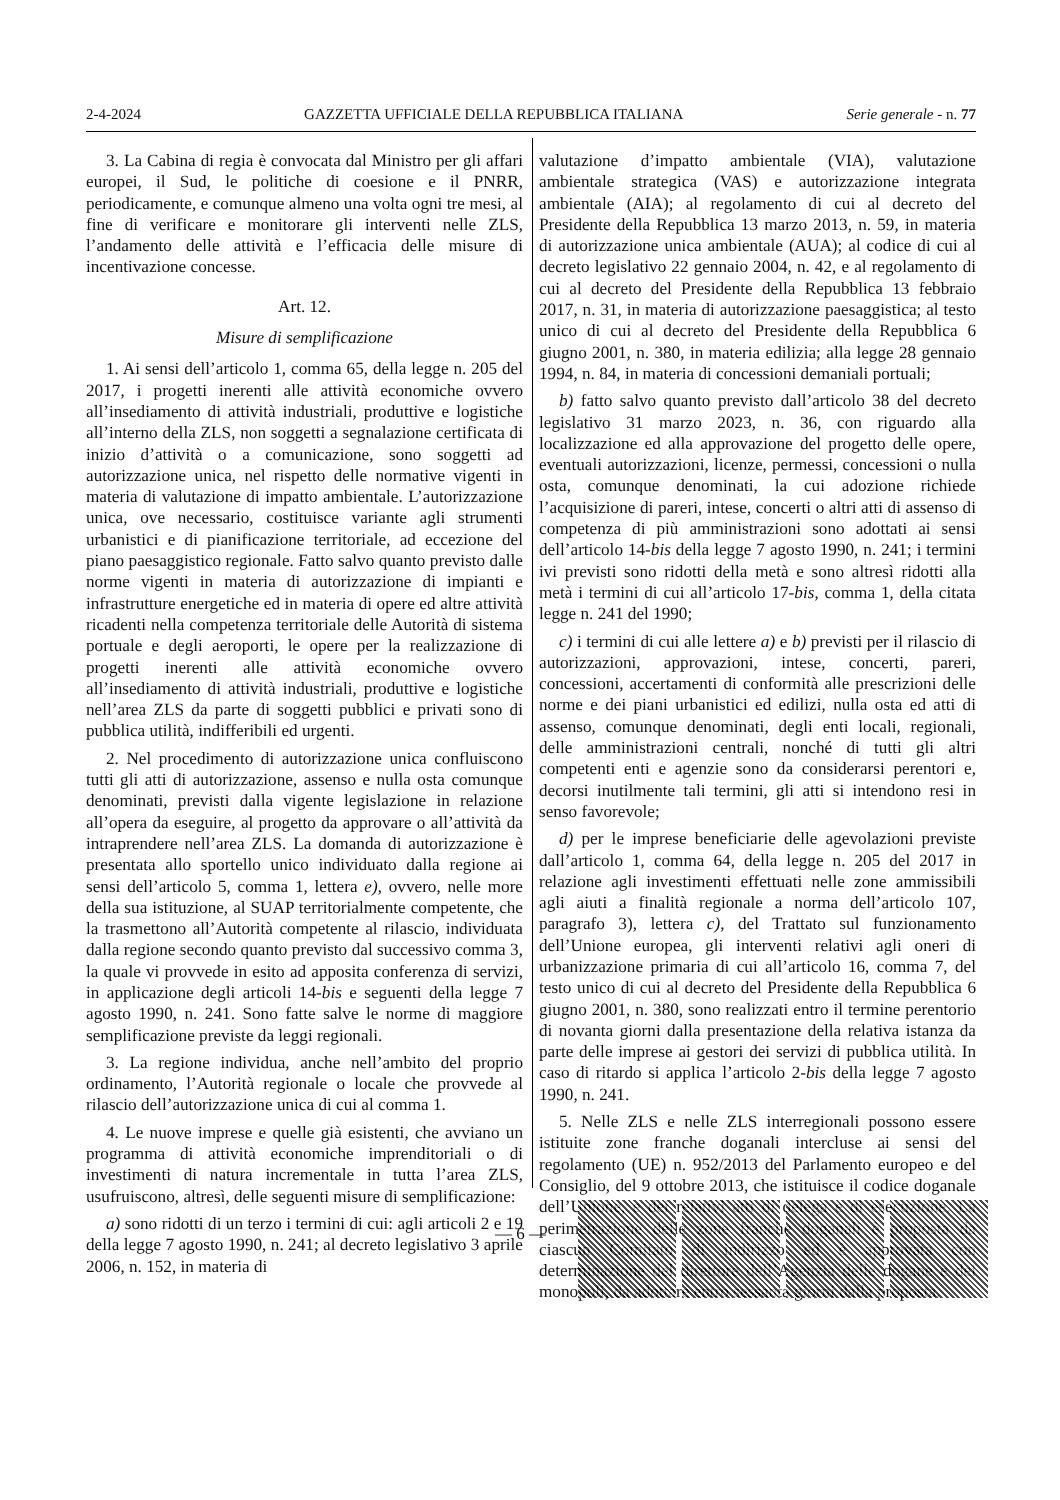2-4-2024 GAZZETTA UFFICIALE DELLA REPUBBLICA ITALIANA Serie generale - n. 77
3. La Cabina di regia è convocata dal Ministro per gli affari europei, il Sud, le politiche di coesione e il PNRR, periodicamente, e comunque almeno una volta ogni tre mesi, al fine di verificare e monitorare gli interventi nelle ZLS, l’andamento delle attività e l’efficacia delle misure di incentivazione concesse.
Art. 12.
Misure di semplificazione
1. Ai sensi dell’articolo 1, comma 65, della legge n. 205 del 2017, i progetti inerenti alle attività economiche ovvero all’insediamento di attività industriali, produttive e logistiche all’interno della ZLS, non soggetti a segnalazione certificata di inizio d’attività o a comunicazione, sono soggetti ad autorizzazione unica, nel rispetto delle normative vigenti in materia di valutazione di impatto ambientale. L’autorizzazione unica, ove necessario, costituisce variante agli strumenti urbanistici e di pianificazione territoriale, ad eccezione del piano paesaggistico regionale. Fatto salvo quanto previsto dalle norme vigenti in materia di autorizzazione di impianti e infrastrutture energetiche ed in materia di opere ed altre attività ricadenti nella competenza territoriale delle Autorità di sistema portuale e degli aeroporti, le opere per la realizzazione di progetti inerenti alle attività economiche ovvero all’insediamento di attività industriali, produttive e logistiche nell’area ZLS da parte di soggetti pubblici e privati sono di pubblica utilità, indifferibili ed urgenti.
2. Nel procedimento di autorizzazione unica confluiscono tutti gli atti di autorizzazione, assenso e nulla osta comunque denominati, previsti dalla vigente legislazione in relazione all’opera da eseguire, al progetto da approvare o all’attività da intraprendere nell’area ZLS. La domanda di autorizzazione è presentata allo sportello unico individuato dalla regione ai sensi dell’articolo 5, comma 1, lettera e), ovvero, nelle more della sua istituzione, al SUAP territorialmente competente, che la trasmettono all’Autorità competente al rilascio, individuata dalla regione secondo quanto previsto dal successivo comma 3, la quale vi provvede in esito ad apposita conferenza di servizi, in applicazione degli articoli 14-bis e seguenti della legge 7 agosto 1990, n. 241. Sono fatte salve le norme di maggiore semplificazione previste da leggi regionali.
3. La regione individua, anche nell’ambito del proprio ordinamento, l’Autorità regionale o locale che provvede al rilascio dell’autorizzazione unica di cui al comma 1.
4. Le nuove imprese e quelle già esistenti, che avviano un programma di attività economiche imprenditoriali o di investimenti di natura incrementale in tutta l’area ZLS, usufruiscono, altresì, delle seguenti misure di semplificazione:
a) sono ridotti di un terzo i termini di cui: agli articoli 2 e 19 della legge 7 agosto 1990, n. 241; al decreto legislativo 3 aprile 2006, n. 152, in materia di
valutazione d’impatto ambientale (VIA), valutazione ambientale strategica (VAS) e autorizzazione integrata ambientale (AIA); al regolamento di cui al decreto del Presidente della Repubblica 13 marzo 2013, n. 59, in materia di autorizzazione unica ambientale (AUA); al codice di cui al decreto legislativo 22 gennaio 2004, n. 42, e al regolamento di cui al decreto del Presidente della Repubblica 13 febbraio 2017, n. 31, in materia di autorizzazione paesaggistica; al testo unico di cui al decreto del Presidente della Repubblica 6 giugno 2001, n. 380, in materia edilizia; alla legge 28 gennaio 1994, n. 84, in materia di concessioni demaniali portuali;
b) fatto salvo quanto previsto dall’articolo 38 del decreto legislativo 31 marzo 2023, n. 36, con riguardo alla localizzazione ed alla approvazione del progetto delle opere, eventuali autorizzazioni, licenze, permessi, concessioni o nulla osta, comunque denominati, la cui adozione richiede l’acquisizione di pareri, intese, concerti o altri atti di assenso di competenza di più amministrazioni sono adottati ai sensi dell’articolo 14-bis della legge 7 agosto 1990, n. 241; i termini ivi previsti sono ridotti della metà e sono altresì ridotti alla metà i termini di cui all’articolo 17-bis, comma 1, della citata legge n. 241 del 1990;
c) i termini di cui alle lettere a) e b) previsti per il rilascio di autorizzazioni, approvazioni, intese, concerti, pareri, concessioni, accertamenti di conformità alle prescrizioni delle norme e dei piani urbanistici ed edilizi, nulla osta ed atti di assenso, comunque denominati, degli enti locali, regionali, delle amministrazioni centrali, nonché di tutti gli altri competenti enti e agenzie sono da considerarsi perentori e, decorsi inutilmente tali termini, gli atti si intendono resi in senso favorevole;
d) per le imprese beneficiarie delle agevolazioni previste dall’articolo 1, comma 64, della legge n. 205 del 2017 in relazione agli investimenti effettuati nelle zone ammissibili agli aiuti a finalità regionale a norma dell’articolo 107, paragrafo 3), lettera c), del Trattato sul funzionamento dell’Unione europea, gli interventi relativi agli oneri di urbanizzazione primaria di cui all’articolo 16, comma 7, del testo unico di cui al decreto del Presidente della Repubblica 6 giugno 2001, n. 380, sono realizzati entro il termine perentorio di novanta giorni dalla presentazione della relativa istanza da parte delle imprese ai gestori dei servizi di pubblica utilità. In caso di ritardo si applica l’articolo 2-bis della legge 7 agosto 1990, n. 241.
5. Nelle ZLS e nelle ZLS interregionali possono essere istituite zone franche doganali intercluse ai sensi del regolamento (UE) n. 952/2013 del Parlamento europeo e del Consiglio, del 9 ottobre 2013, che istituisce il codice doganale dell’Unione, e dei relativi atti di delega e di esecuzione. La perimetrazione delle zone franche doganali è proposta da ciascun Comitato di indirizzo ed è approvata con determinazione del direttore dell’Agenzia delle dogane e dei monopoli, da adottare entro sessanta giorni dalla proposta.
— 6 —